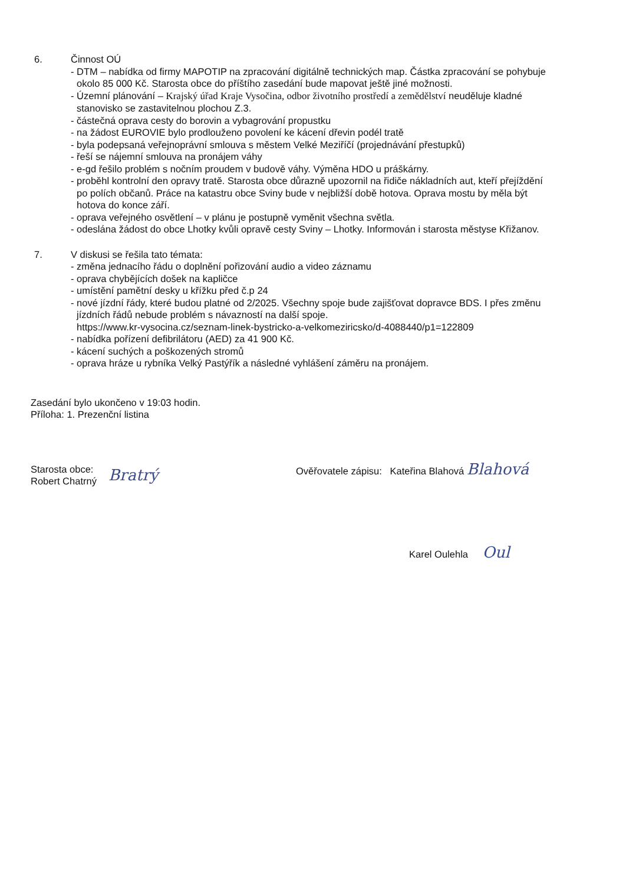6. Činnost OÚ
- DTM – nabídka od firmy MAPOTIP na zpracování digitálně technických map. Částka zpracování se pohybuje okolo 85 000 Kč. Starosta obce do příštího zasedání bude mapovat ještě jiné možnosti.
- Územní plánování – Krajský úřad Kraje Vysočina, odbor životního prostředí a zemědělství neuděluje kladné stanovisko se zastavitelnou plochou Z.3.
- částečná oprava cesty do borovin a vybagrování propustku
- na žádost EUROVIE bylo prodlouženo povolení ke kácení dřevin podél tratě
- byla podepsaná veřejnoprávní smlouva s městem Velké Meziříčí (projednávání přestupků)
- řeší se nájemní smlouva na pronájem váhy
- e-gd řešilo problém s nočním proudem v budově váhy. Výměna HDO u práškárny.
- proběhl kontrolní den opravy tratě. Starosta obce důrazně upozornil na řidiče nákladních aut, kteří přejíždění po polích občanů. Práce na katastru obce Sviny bude v nejbližší době hotova. Oprava mostu by měla být hotova do konce září.
- oprava veřejného osvětlení – v plánu je postupně vyměnit všechna světla.
- odeslána žádost do obce Lhotky kvůli opravě cesty Sviny – Lhotky. Informován i starosta městyse Křižanov.
7. V diskusi se řešila tato témata:
- změna jednacího řádu o doplnění pořizování audio a video záznamu
- oprava chybějících došek na kapličce
- umístění pamětní desky u křížku před č.p 24
- nové jízdní řády, které budou platné od 2/2025. Všechny spoje bude zajišťovat dopravce BDS. I přes změnu jízdních řádů nebude problém s návazností na další spoje.
https://www.kr-vysocina.cz/seznam-linek-bystricko-a-velkomeziricsko/d-4088440/p1=122809
- nabídka pořízení defibrilátoru (AED) za 41 900 Kč.
- kácení suchých a poškozených stromů
- oprava hráze u rybníka Velký Pastýřík a následné vyhlášení záměru na pronájem.
Zasedání bylo ukončeno v 19:03 hodin.
Příloha: 1. Prezenční listina
Starosta obce:
Robert Chatrný
Bratrý
Ověřovatele zápisu: Kateřina Blahová Blahová
Karel Oulehla Oul